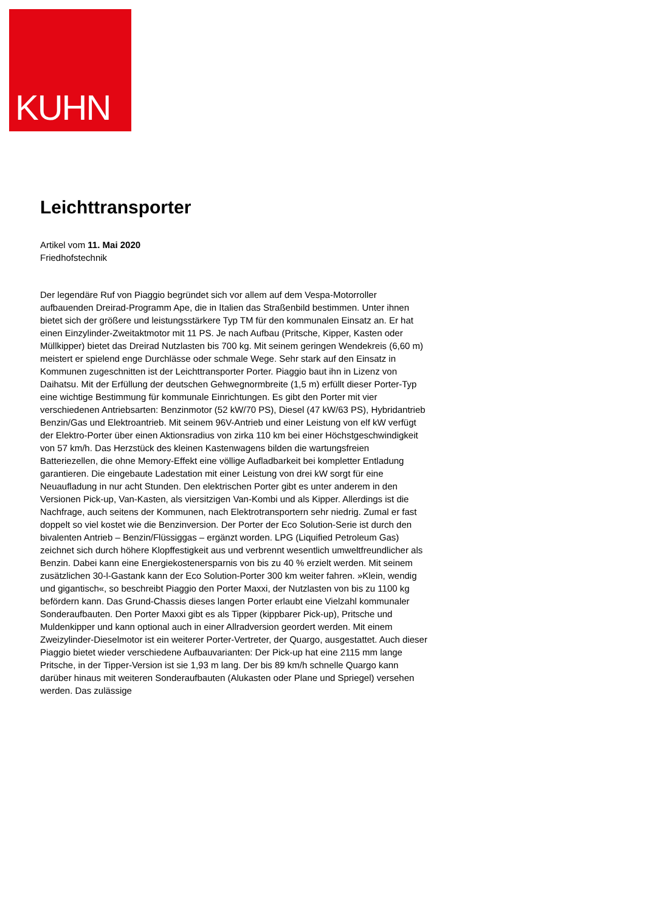KUHN
Leichttransporter
Artikel vom 11. Mai 2020
Friedhofstechnik
Der legendäre Ruf von Piaggio begründet sich vor allem auf dem Vespa-Motorroller aufbauenden Dreirad-Programm Ape, die in Italien das Straßenbild bestimmen. Unter ihnen bietet sich der größere und leistungsstärkere Typ TM für den kommunalen Einsatz an. Er hat einen Einzylinder-Zweitaktmotor mit 11 PS. Je nach Aufbau (Pritsche, Kipper, Kasten oder Müllkipper) bietet das Dreirad Nutzlasten bis 700 kg. Mit seinem geringen Wendekreis (6,60 m) meistert er spielend enge Durchlässe oder schmale Wege. Sehr stark auf den Einsatz in Kommunen zugeschnitten ist der Leichttransporter Porter. Piaggio baut ihn in Lizenz von Daihatsu. Mit der Erfüllung der deutschen Gehwegnormbreite (1,5 m) erfüllt dieser Porter-Typ eine wichtige Bestimmung für kommunale Einrichtungen. Es gibt den Porter mit vier verschiedenen Antriebsarten: Benzinmotor (52 kW/70 PS), Diesel (47 kW/63 PS), Hybridantrieb Benzin/Gas und Elektroantrieb. Mit seinem 96V-Antrieb und einer Leistung von elf kW verfügt der Elektro-Porter über einen Aktionsradius von zirka 110 km bei einer Höchstgeschwindigkeit von 57 km/h. Das Herzstück des kleinen Kastenwagens bilden die wartungsfreien Batteriezellen, die ohne Memory-Effekt eine völlige Aufladbarkeit bei kompletter Entladung garantieren. Die eingebaute Ladestation mit einer Leistung von drei kW sorgt für eine Neuaufladung in nur acht Stunden. Den elektrischen Porter gibt es unter anderem in den Versionen Pick-up, Van-Kasten, als viersitzigen Van-Kombi und als Kipper. Allerdings ist die Nachfrage, auch seitens der Kommunen, nach Elektrotransportern sehr niedrig. Zumal er fast doppelt so viel kostet wie die Benzinversion. Der Porter der Eco Solution-Serie ist durch den bivalenten Antrieb – Benzin/Flüssiggas – ergänzt worden. LPG (Liquified Petroleum Gas) zeichnet sich durch höhere Klopffestigkeit aus und verbrennt wesentlich umweltfreundlicher als Benzin. Dabei kann eine Energiekostenersparnis von bis zu 40 % erzielt werden. Mit seinem zusätzlichen 30-l-Gastank kann der Eco Solution-Porter 300 km weiter fahren. »Klein, wendig und gigantisch«, so beschreibt Piaggio den Porter Maxxi, der Nutzlasten von bis zu 1100 kg befördern kann. Das Grund-Chassis dieses langen Porter erlaubt eine Vielzahl kommunaler Sonderaufbauten. Den Porter Maxxi gibt es als Tipper (kippbarer Pick-up), Pritsche und Muldenkipper und kann optional auch in einer Allradversion geordert werden. Mit einem Zweizylinder-Dieselmotor ist ein weiterer Porter-Vertreter, der Quargo, ausgestattet. Auch dieser Piaggio bietet wieder verschiedene Aufbauvarianten: Der Pick-up hat eine 2115 mm lange Pritsche, in der Tipper-Version ist sie 1,93 m lang. Der bis 89 km/h schnelle Quargo kann darüber hinaus mit weiteren Sonderaufbauten (Alukasten oder Plane und Spriegel) versehen werden. Das zulässige